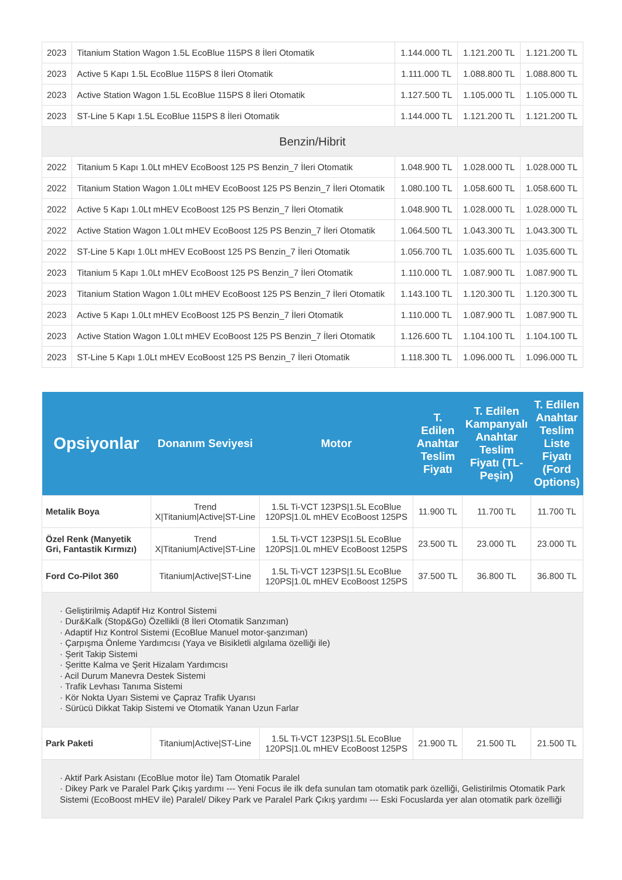| 2023 | Titanium Station Wagon 1.5L EcoBlue 115PS 8 İleri Otomatik | 1.144.000 TL | 1.121.200 TL | 1.121.200 TL |
| 2023 | Active 5 Kapı 1.5L EcoBlue 115PS 8 İleri Otomatik | 1.111.000 TL | 1.088.800 TL | 1.088.800 TL |
| 2023 | Active Station Wagon 1.5L EcoBlue 115PS 8 İleri Otomatik | 1.127.500 TL | 1.105.000 TL | 1.105.000 TL |
| 2023 | ST-Line 5 Kapı 1.5L EcoBlue 115PS 8 İleri Otomatik | 1.144.000 TL | 1.121.200 TL | 1.121.200 TL |
| Benzin/Hibrit | | | | |
| 2022 | Titanium 5 Kapı 1.0Lt mHEV EcoBoost 125 PS Benzin_7 İleri Otomatik | 1.048.900 TL | 1.028.000 TL | 1.028.000 TL |
| 2022 | Titanium Station Wagon 1.0Lt mHEV EcoBoost 125 PS Benzin_7 İleri Otomatik | 1.080.100 TL | 1.058.600 TL | 1.058.600 TL |
| 2022 | Active 5 Kapı 1.0Lt mHEV EcoBoost 125 PS Benzin_7 İleri Otomatik | 1.048.900 TL | 1.028.000 TL | 1.028.000 TL |
| 2022 | Active Station Wagon 1.0Lt mHEV EcoBoost 125 PS Benzin_7 İleri Otomatik | 1.064.500 TL | 1.043.300 TL | 1.043.300 TL |
| 2022 | ST-Line 5 Kapı 1.0Lt mHEV EcoBoost 125 PS Benzin_7 İleri Otomatik | 1.056.700 TL | 1.035.600 TL | 1.035.600 TL |
| 2023 | Titanium 5 Kapı 1.0Lt mHEV EcoBoost 125 PS Benzin_7 İleri Otomatik | 1.110.000 TL | 1.087.900 TL | 1.087.900 TL |
| 2023 | Titanium Station Wagon 1.0Lt mHEV EcoBoost 125 PS Benzin_7 İleri Otomatik | 1.143.100 TL | 1.120.300 TL | 1.120.300 TL |
| 2023 | Active 5 Kapı 1.0Lt mHEV EcoBoost 125 PS Benzin_7 İleri Otomatik | 1.110.000 TL | 1.087.900 TL | 1.087.900 TL |
| 2023 | Active Station Wagon 1.0Lt mHEV EcoBoost 125 PS Benzin_7 İleri Otomatik | 1.126.600 TL | 1.104.100 TL | 1.104.100 TL |
| 2023 | ST-Line 5 Kapı 1.0Lt mHEV EcoBoost 125 PS Benzin_7 İleri Otomatik | 1.118.300 TL | 1.096.000 TL | 1.096.000 TL |
| Opsiyonlar | Donanım Seviyesi | Motor | T. Edilen Anahtar Teslim Fiyatı | T. Edilen Kampanyalı Anahtar Teslim Fiyatı (TL-Peşin) | T. Edilen Anahtar Teslim Liste Fiyatı (Ford Options) |
| --- | --- | --- | --- | --- | --- |
| Metalik Boya | Trend X/Titanium/Active/ST-Line | 1.5L Ti-VCT 123PS/1.5L EcoBlue 120PS/1.0L mHEV EcoBoost 125PS | 11.900 TL | 11.700 TL | 11.700 TL |
| Özel Renk (Manyetik Gri, Fantastik Kırmızı) | Trend X/Titanium/Active/ST-Line | 1.5L Ti-VCT 123PS/1.5L EcoBlue 120PS/1.0L mHEV EcoBoost 125PS | 23.500 TL | 23.000 TL | 23.000 TL |
| Ford Co-Pilot 360 | Titanium/Active/ST-Line | 1.5L Ti-VCT 123PS/1.5L EcoBlue 120PS/1.0L mHEV EcoBoost 125PS | 37.500 TL | 36.800 TL | 36.800 TL |
| · Geliştirilmiş Adaptif Hız Kontrol Sistemi · Dur&Kalk (Stop&Go) Özellikli (8 İleri Otomatik Sanzıman) · Adaptif Hız Kontrol Sistemi (EcoBlue Manuel motor-şanzıman) · Çarpışma Önleme Yardımcısı (Yaya ve Bisikletli algılama özelliği ile) · Şerit Takip Sistemi · Şeritte Kalma ve Şerit Hizalam Yardımcısı · Acil Durum Manevra Destek Sistemi · Trafik Levhası Tanıma Sistemi · Kör Nokta Uyarı Sistemi ve Çapraz Trafik Uyarısı · Sürücü Dikkat Takip Sistemi ve Otomatik Yanan Uzun Farlar | | | | | |
| Park Paketi | Titanium/Active/ST-Line | 1.5L Ti-VCT 123PS/1.5L EcoBlue 120PS/1.0L mHEV EcoBoost 125PS | 21.900 TL | 21.500 TL | 21.500 TL |
| · Aktif Park Asistanı (EcoBlue motor İle) Tam Otomatik Paralel · Dikey Park ve Paralel Park Çıkış yardımı --- Yeni Focus ile ilk defa sunulan tam otomatik park özelliği, Gelistirilmis Otomatik Park Sistemi (EcoBoost mHEV ile) Paralel/ Dikey Park ve Paralel Park Çıkış yardımı --- Eski Focuslarda yer alan otomatik park özelliği | | | | | |